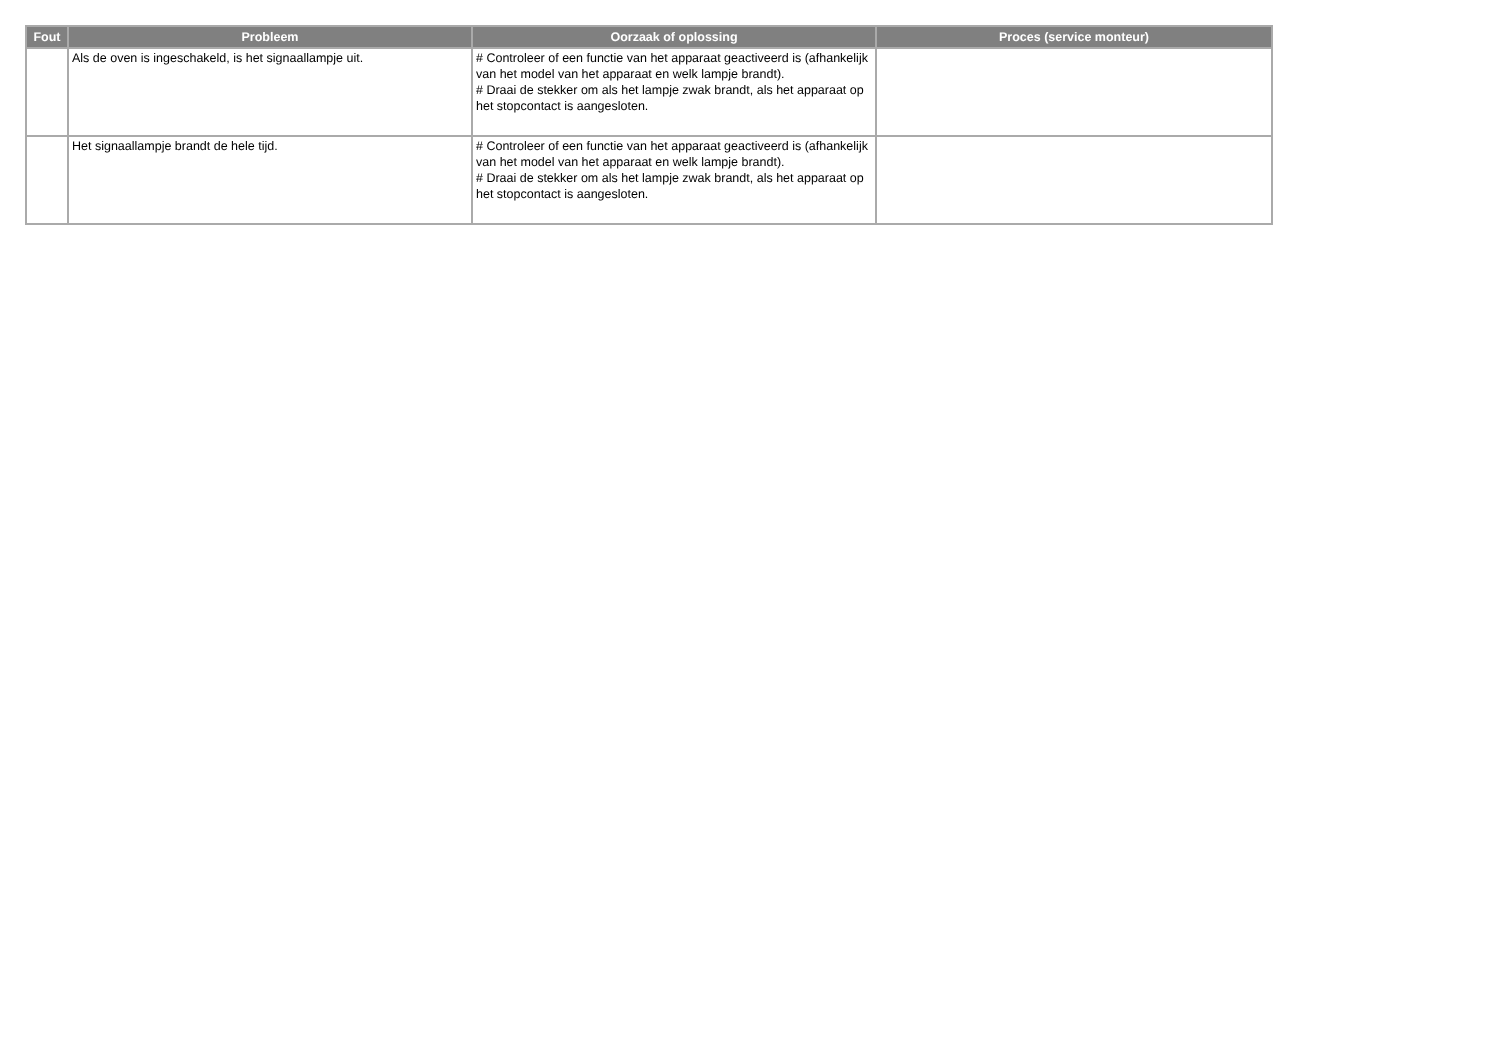| Fout | Probleem | Oorzaak of oplossing | Proces (service monteur) |
| --- | --- | --- | --- |
| | Als de oven is ingeschakeld, is het signaallampje uit. | # Controleer of een functie van het apparaat geactiveerd is (afhankelijk van het model van het apparaat en welk lampje brandt). # Draai de stekker om als het lampje zwak brandt, als het apparaat op het stopcontact is aangesloten. | |
| | Het signaallampje brandt de hele tijd. | # Controleer of een functie van het apparaat geactiveerd is (afhankelijk van het model van het apparaat en welk lampje brandt). # Draai de stekker om als het lampje zwak brandt, als het apparaat op het stopcontact is aangesloten. | |